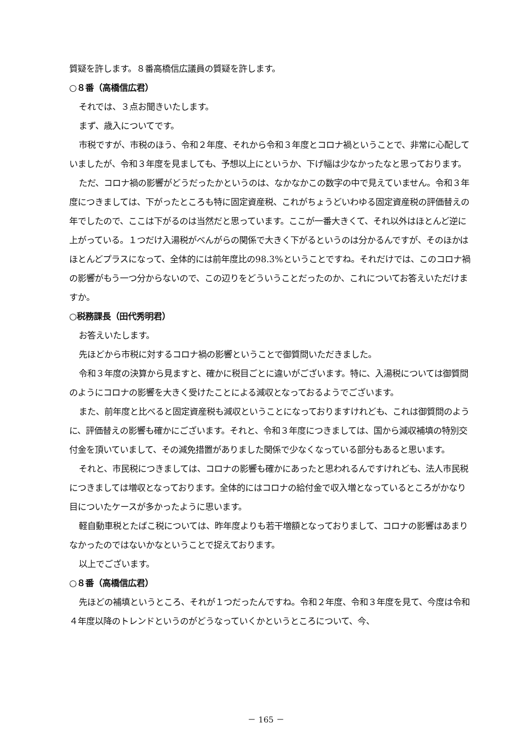質疑を許します。８番高橋信広議員の質疑を許します。
○８番（高橋信広君）
それでは、３点お聞きいたします。
まず、歳入についてです。
市税ですが、市税のほう、令和２年度、それから令和３年度とコロナ禍ということで、非常に心配していましたが、令和３年度を見ましても、予想以上にというか、下げ幅は少なかったなと思っております。
ただ、コロナ禍の影響がどうだったかというのは、なかなかこの数字の中で見えていません。令和３年度につきましては、下がったところも特に固定資産税、これがちょうどいわゆる固定資産税の評価替えの年でしたので、ここは下がるのは当然だと思っています。ここが一番大きくて、それ以外はほとんど逆に上がっている。１つだけ入湯税がべんがらの関係で大きく下がるというのは分かるんですが、そのほかはほとんどプラスになって、全体的には前年度比の98.3%ということですね。それだけでは、このコロナ禍の影響がもう一つ分からないので、この辺りをどういうことだったのか、これについてお答えいただけますか。
○税務課長（田代秀明君）
お答えいたします。
先ほどから市税に対するコロナ禍の影響ということで御質問いただきました。
令和３年度の決算から見ますと、確かに税目ごとに違いがございます。特に、入湯税については御質問のようにコロナの影響を大きく受けたことによる減収となっておるようでございます。
また、前年度と比べると固定資産税も減収ということになっておりますけれども、これは御質問のように、評価替えの影響も確かにございます。それと、令和３年度につきましては、国から減収補填の特別交付金を頂いていまして、その減免措置がありました関係で少なくなっている部分もあると思います。
それと、市民税につきましては、コロナの影響も確かにあったと思われるんですけれども、法人市民税につきましては増収となっております。全体的にはコロナの給付金で収入増となっているところがかなり目についたケースが多かったように思います。
軽自動車税とたばこ税については、昨年度よりも若干増額となっておりまして、コロナの影響はあまりなかったのではないかなということで捉えております。
以上でございます。
○８番（高橋信広君）
先ほどの補填というところ、それが１つだったんですね。令和２年度、令和３年度を見て、今度は令和４年度以降のトレンドというのがどうなっていくかというところについて、今、
－ 165 －